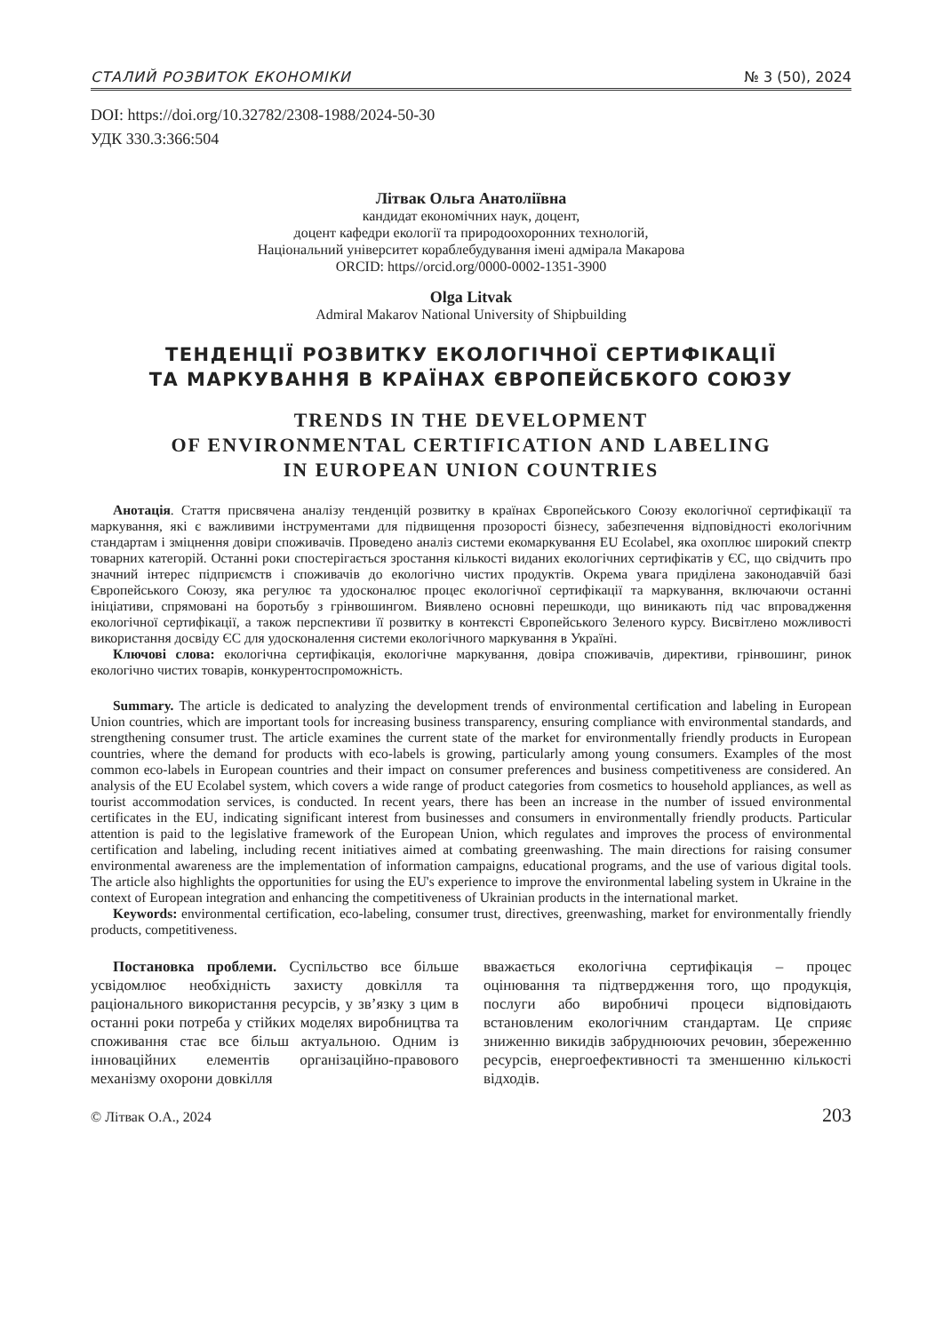СТАЛИЙ РОЗВИТОК ЕКОНОМІКИ № 3 (50), 2024
DOI: https://doi.org/10.32782/2308-1988/2024-50-30
УДК 330.3:366:504
Літвак Ольга Анатоліївна
кандидат економічних наук, доцент,
доцент кафедри екології та природоохоронних технологій,
Національний університет кораблебудування імені адмірала Макарова
ORCID: https//orcid.org/0000-0002-1351-3900
Olga Litvak
Admiral Makarov National University of Shipbuilding
ТЕНДЕНЦІЇ РОЗВИТКУ ЕКОЛОГІЧНОЇ СЕРТИФІКАЦІЇ
ТА МАРКУВАННЯ В КРАЇНАХ ЄВРОПЕЙСБКОГО СОЮЗУ
TRENDS IN THE DEVELOPMENT
OF ENVIRONMENTAL CERTIFICATION AND LABELING
IN EUROPEAN UNION COUNTRIES
Анотація. Стаття присвячена аналізу тенденцій розвитку в країнах Європейського Союзу екологічної сертифікації та маркування, які є важливими інструментами для підвищення прозорості бізнесу, забезпечення відповідності екологічним стандартам і зміцнення довіри споживачів. Проведено аналіз системи екомаркування EU Ecolabel, яка охоплює широкий спектр товарних категорій. Останні роки спостерігається зростання кількості виданих екологічних сертифікатів у ЄС, що свідчить про значний інтерес підприємств і споживачів до екологічно чистих продуктів. Окрема увага приділена законодавчій базі Європейського Союзу, яка регулює та удосконалює процес екологічної сертифікації та маркування, включаючи останні ініціативи, спрямовані на боротьбу з грінвошингом. Виявлено основні перешкоди, що виникають під час впровадження екологічної сертифікації, а також перспективи її розвитку в контексті Європейського Зеленого курсу. Висвітлено можливості використання досвіду ЄС для удосконалення системи екологічного маркування в Україні.
Ключові слова: екологічна сертифікація, екологічне маркування, довіра споживачів, директиви, грінвошинг, ринок екологічно чистих товарів, конкурентоспроможність.
Summary. The article is dedicated to analyzing the development trends of environmental certification and labeling in European Union countries, which are important tools for increasing business transparency, ensuring compliance with environmental standards, and strengthening consumer trust. The article examines the current state of the market for environmentally friendly products in European countries, where the demand for products with eco-labels is growing, particularly among young consumers. Examples of the most common eco-labels in European countries and their impact on consumer preferences and business competitiveness are considered. An analysis of the EU Ecolabel system, which covers a wide range of product categories from cosmetics to household appliances, as well as tourist accommodation services, is conducted. In recent years, there has been an increase in the number of issued environmental certificates in the EU, indicating significant interest from businesses and consumers in environmentally friendly products. Particular attention is paid to the legislative framework of the European Union, which regulates and improves the process of environmental certification and labeling, including recent initiatives aimed at combating greenwashing. The main directions for raising consumer environmental awareness are the implementation of information campaigns, educational programs, and the use of various digital tools. The article also highlights the opportunities for using the EU's experience to improve the environmental labeling system in Ukraine in the context of European integration and enhancing the competitiveness of Ukrainian products in the international market.
Keywords: environmental certification, eco-labeling, consumer trust, directives, greenwashing, market for environmentally friendly products, competitiveness.
Постановка проблеми. Суспільство все більше усвідомлює необхідність захисту довкілля та раціонального використання ресурсів, у зв’язку з цим в останні роки потреба у стійких моделях виробництва та споживання стає все більш актуальною. Одним із інноваційних елементів організаційно-правового механізму охорони довкілля
вважається екологічна сертифікація – процес оцінювання та підтвердження того, що продукція, послуги або виробничі процеси відповідають встановленим екологічним стандартам. Це сприяє зниженню викидів забруднюючих речовин, збереженню ресурсів, енергоефективності та зменшенню кількості відходів.
© Літвак О.А., 2024 203